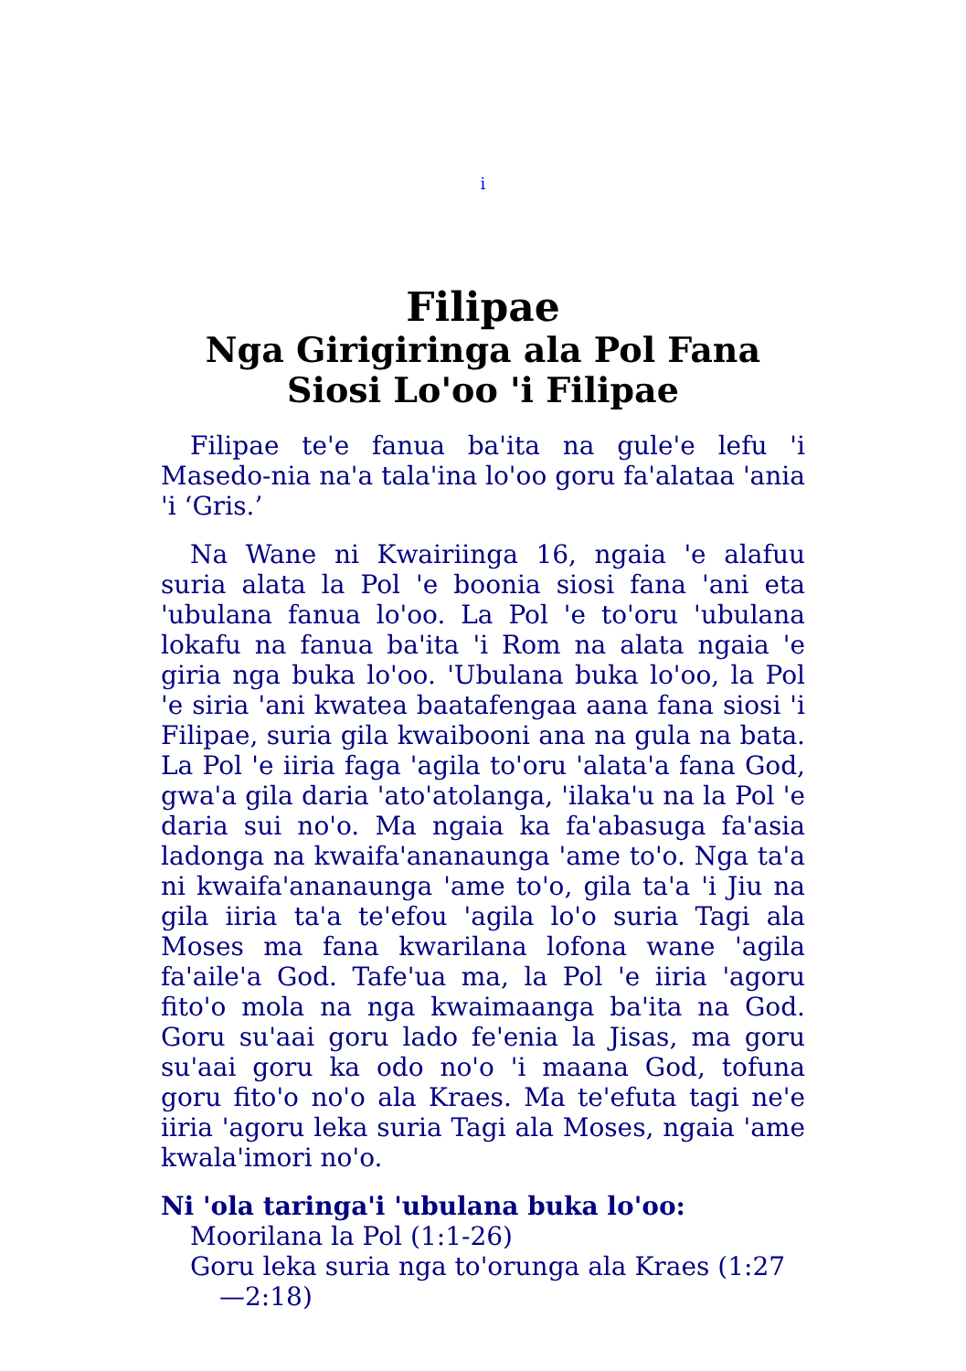i
Filipae
Nga Girigiringa ala Pol Fana Siosi Lo'oo 'i Filipae
Filipae te'e fanua ba'ita na gule'e lefu 'i Masedo-nia na'a tala'ina lo'oo goru fa'alataa 'ania 'i ‘Gris.’
Na Wane ni Kwairiinga 16, ngaia 'e alafuu suria alata la Pol 'e boonia siosi fana 'ani eta 'ubulana fanua lo'oo. La Pol 'e to'oru 'ubulana lokafu na fanua ba'ita 'i Rom na alata ngaia 'e giria nga buka lo'oo. 'Ubulana buka lo'oo, la Pol 'e siria 'ani kwatea baatafengaa aana fana siosi 'i Filipae, suria gila kwaibooni ana na gula na bata. La Pol 'e iiria faga 'agila to'oru 'alata'a fana God, gwa'a gila daria 'ato'atolanga, 'ilaka'u na la Pol 'e daria sui no'o. Ma ngaia ka fa'abasuga fa'asia ladonga na kwaifa'ananaunga 'ame to'o. Nga ta'a ni kwaifa'ananaunga 'ame to'o, gila ta'a 'i Jiu na gila iiria ta'a te'efou 'agila lo'o suria Tagi ala Moses ma fana kwarilana lofona wane 'agila fa'aile'a God. Tafe'ua ma, la Pol 'e iiria 'agoru fito'o mola na nga kwaimaanga ba'ita na God. Goru su'aai goru lado fe'enia la Jisas, ma goru su'aai goru ka odo no'o 'i maana God, tofuna goru fito'o no'o ala Kraes. Ma te'efuta tagi ne'e iiria 'agoru leka suria Tagi ala Moses, ngaia 'ame kwala'imori no'o.
Ni 'ola taringa'i 'ubulana buka lo'oo:
Moorilana la Pol (1:1-26)
Goru leka suria nga to'orunga ala Kraes (1:27—2:18)